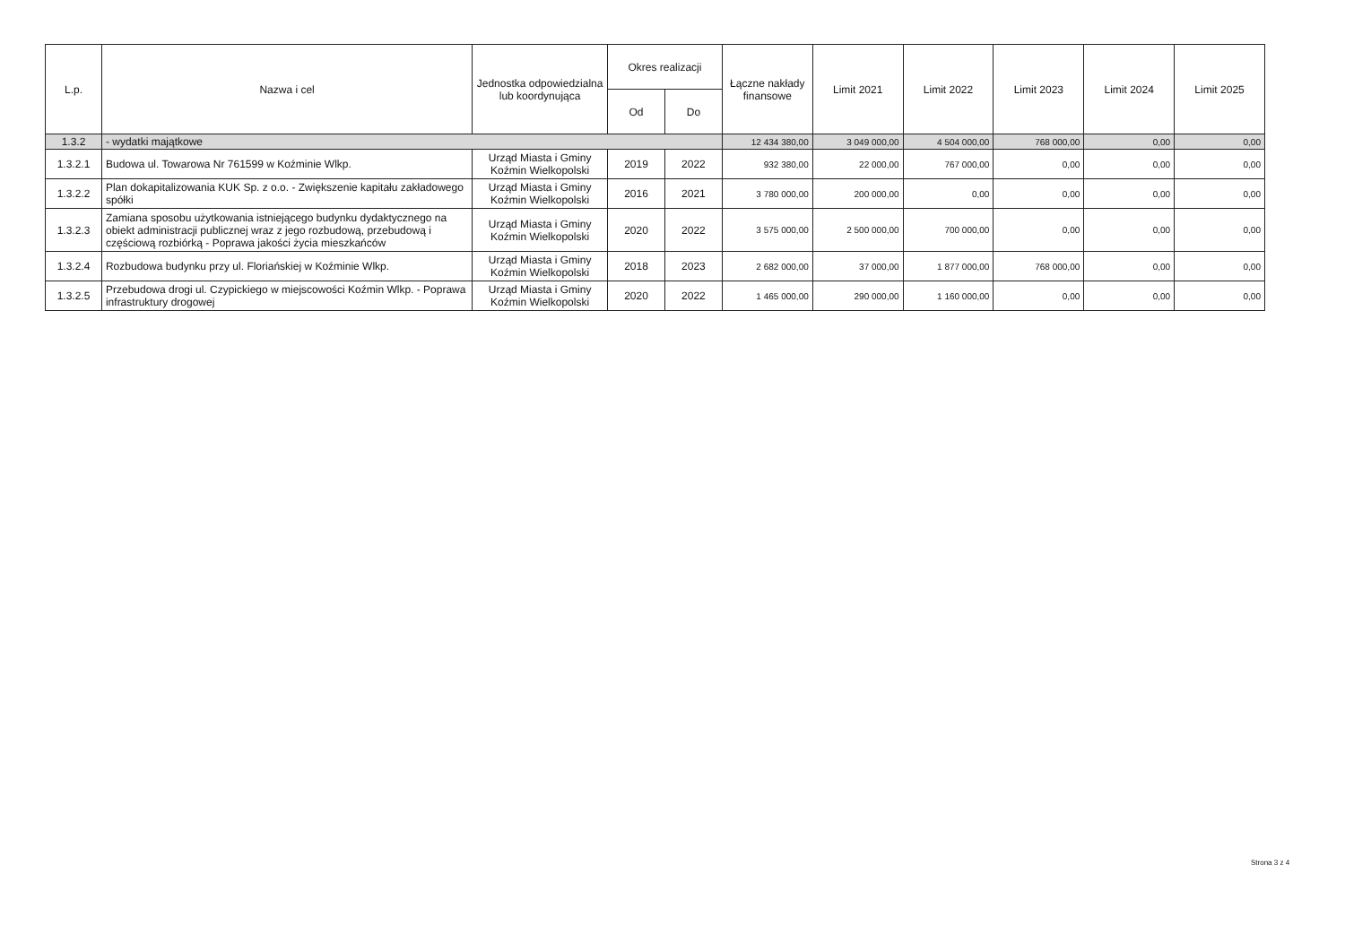| L.p. | Nazwa i cel | Jednostka odpowiedzialna lub koordynująca | Okres realizacji | | Łączne nakłady finansowe | Limit 2021 | Limit 2022 | Limit 2023 | Limit 2024 | Limit 2025 |
| --- | --- | --- | --- | --- | --- | --- | --- | --- | --- | --- |
| | | | Od | Do | | | | | | |
| 1.3.2 | - wydatki majątkowe | | | | 12 434 380,00 | 3 049 000,00 | 4 504 000,00 | 768 000,00 | 0,00 | 0,00 |
| 1.3.2.1 | Budowa ul. Towarowa Nr 761599 w Koźminie Wlkp. | Urząd Miasta i Gminy Koźmin Wielkopolski | 2019 | 2022 | 932 380,00 | 22 000,00 | 767 000,00 | 0,00 | 0,00 | 0,00 |
| 1.3.2.2 | Plan dokapitalizowania KUK Sp. z o.o. - Zwiększenie kapitału zakładowego spółki | Urząd Miasta i Gminy Koźmin Wielkopolski | 2016 | 2021 | 3 780 000,00 | 200 000,00 | 0,00 | 0,00 | 0,00 | 0,00 |
| 1.3.2.3 | Zamiana sposobu użytkowania istniejącego budynku dydaktycznego na obiekt administracji publicznej wraz z jego rozbudową, przebudową i częściową rozbiórką - Poprawa jakości życia mieszkańców | Urząd Miasta i Gminy Koźmin Wielkopolski | 2020 | 2022 | 3 575 000,00 | 2 500 000,00 | 700 000,00 | 0,00 | 0,00 | 0,00 |
| 1.3.2.4 | Rozbudowa budynku przy ul. Floriańskiej w Koźminie Wlkp. | Urząd Miasta i Gminy Koźmin Wielkopolski | 2018 | 2023 | 2 682 000,00 | 37 000,00 | 1 877 000,00 | 768 000,00 | 0,00 | 0,00 |
| 1.3.2.5 | Przebudowa drogi ul. Czypickiego w miejscowości Koźmin Wlkp. - Poprawa infrastruktury drogowej | Urząd Miasta i Gminy Koźmin Wielkopolski | 2020 | 2022 | 1 465 000,00 | 290 000,00 | 1 160 000,00 | 0,00 | 0,00 | 0,00 |
Strona 3 z 4